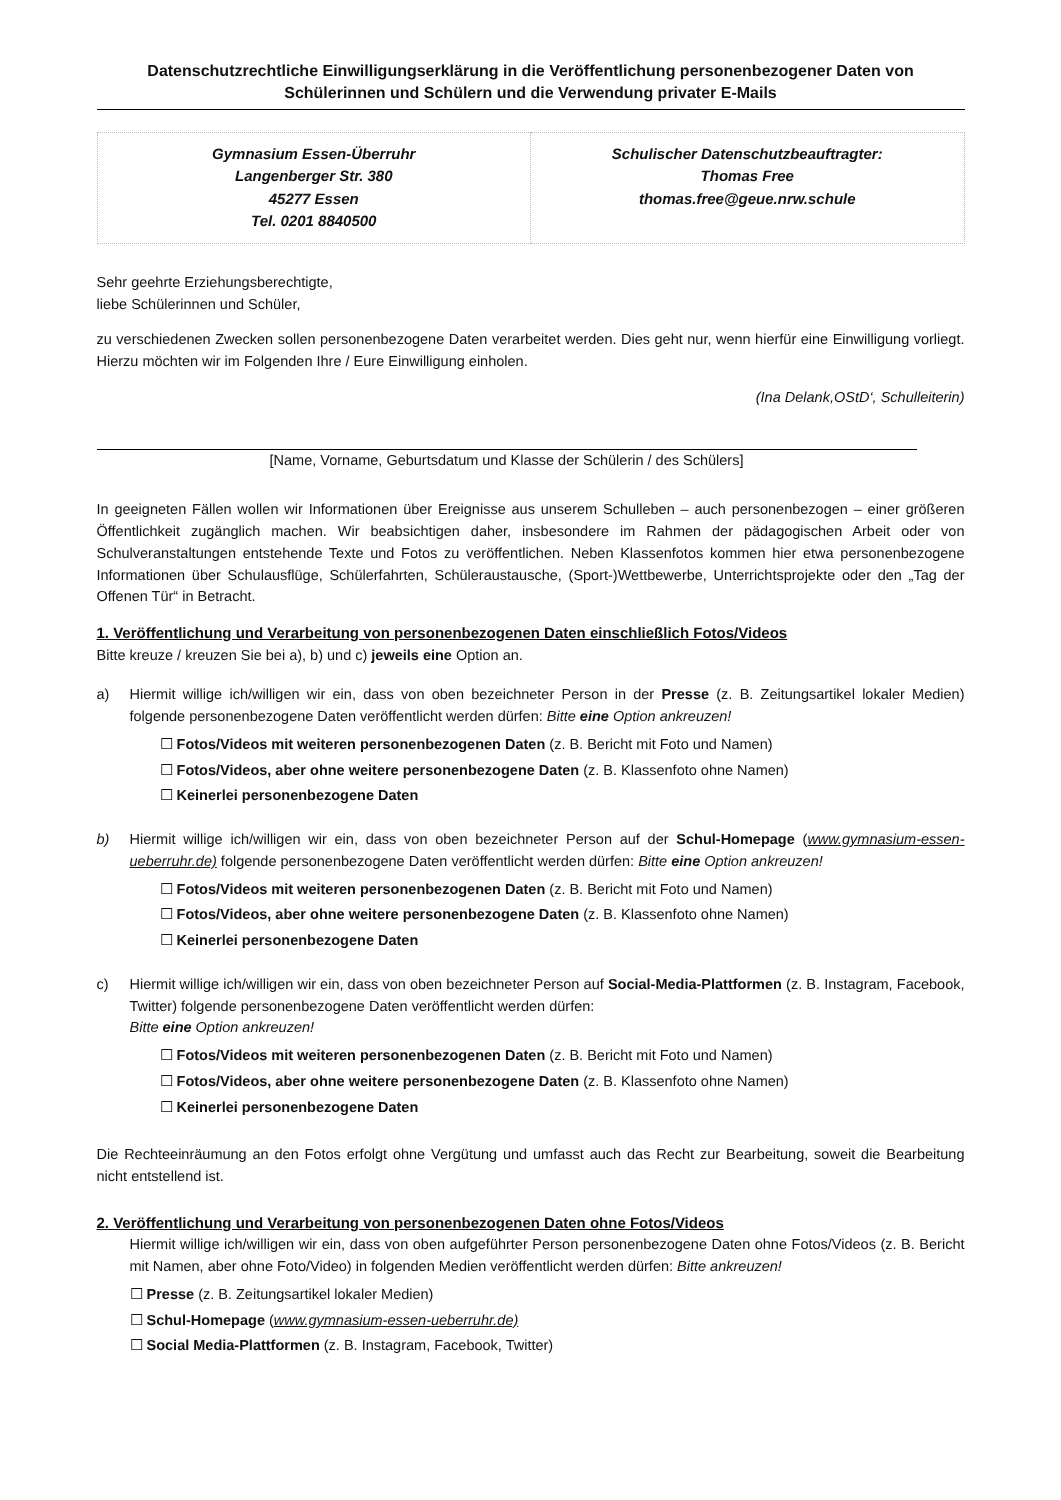Datenschutzrechtliche Einwilligungserklärung in die Veröffentlichung personenbezogener Daten von Schülerinnen und Schülern und die Verwendung privater E-Mails
| Gymnasium Essen-Überruhr Langenberger Str. 380 45277 Essen Tel. 0201 8840500 | Schulischer Datenschutzbeauftragter: Thomas Free thomas.free@geue.nrw.schule |
Sehr geehrte Erziehungsberechtigte,
liebe Schülerinnen und Schüler,
zu verschiedenen Zwecken sollen personenbezogene Daten verarbeitet werden. Dies geht nur, wenn hierfür eine Einwilligung vorliegt. Hierzu möchten wir im Folgenden Ihre / Eure Einwilligung einholen.
(Ina Delank,OStD‘, Schulleiterin)
[Name, Vorname, Geburtsdatum und Klasse der Schülerin / des Schülers]
In geeigneten Fällen wollen wir Informationen über Ereignisse aus unserem Schulleben – auch personenbezogen – einer größeren Öffentlichkeit zugänglich machen. Wir beabsichtigen daher, insbesondere im Rahmen der pädagogischen Arbeit oder von Schulveranstaltungen entstehende Texte und Fotos zu veröffentlichen. Neben Klassenfotos kommen hier etwa personenbezogene Informationen über Schulausflüge, Schülerfahrten, Schüleraustausche, (Sport-)Wettbewerbe, Unterrichtsprojekte oder den „Tag der Offenen Tür“ in Betracht.
1. Veröffentlichung und Verarbeitung von personenbezogenen Daten einschließlich Fotos/Videos
Bitte kreuze / kreuzen Sie bei a), b) und c) jeweils eine Option an.
a) Hiermit willige ich/willigen wir ein, dass von oben bezeichneter Person in der Presse (z. B. Zeitungsartikel lokaler Medien) folgende personenbezogene Daten veröffentlicht werden dürfen: Bitte eine Option ankreuzen!
☐ Fotos/Videos mit weiteren personenbezogenen Daten (z. B. Bericht mit Foto und Namen)
☐ Fotos/Videos, aber ohne weitere personenbezogene Daten (z. B. Klassenfoto ohne Namen)
☐ Keinerlei personenbezogene Daten
b) Hiermit willige ich/willigen wir ein, dass von oben bezeichneter Person auf der Schul-Homepage (www.gymnasium-essen-ueberruhr.de) folgende personenbezogene Daten veröffentlicht werden dürfen: Bitte eine Option ankreuzen!
☐ Fotos/Videos mit weiteren personenbezogenen Daten (z. B. Bericht mit Foto und Namen)
☐ Fotos/Videos, aber ohne weitere personenbezogene Daten (z. B. Klassenfoto ohne Namen)
☐ Keinerlei personenbezogene Daten
c) Hiermit willige ich/willigen wir ein, dass von oben bezeichneter Person auf Social-Media-Plattformen (z. B. Instagram, Facebook, Twitter) folgende personenbezogene Daten veröffentlicht werden dürfen:
Bitte eine Option ankreuzen!
☐ Fotos/Videos mit weiteren personenbezogenen Daten (z. B. Bericht mit Foto und Namen)
☐ Fotos/Videos, aber ohne weitere personenbezogene Daten (z. B. Klassenfoto ohne Namen)
☐ Keinerlei personenbezogene Daten
Die Rechteeinräumung an den Fotos erfolgt ohne Vergütung und umfasst auch das Recht zur Bearbeitung, soweit die Bearbeitung nicht entstellend ist.
2. Veröffentlichung und Verarbeitung von personenbezogenen Daten ohne Fotos/Videos
Hiermit willige ich/willigen wir ein, dass von oben aufgeführter Person personenbezogene Daten ohne Fotos/Videos (z. B. Bericht mit Namen, aber ohne Foto/Video) in folgenden Medien veröffentlicht werden dürfen: Bitte ankreuzen!
☐ Presse (z. B. Zeitungsartikel lokaler Medien)
☐ Schul-Homepage (www.gymnasium-essen-ueberruhr.de)
☐ Social Media-Plattformen (z. B. Instagram, Facebook, Twitter)